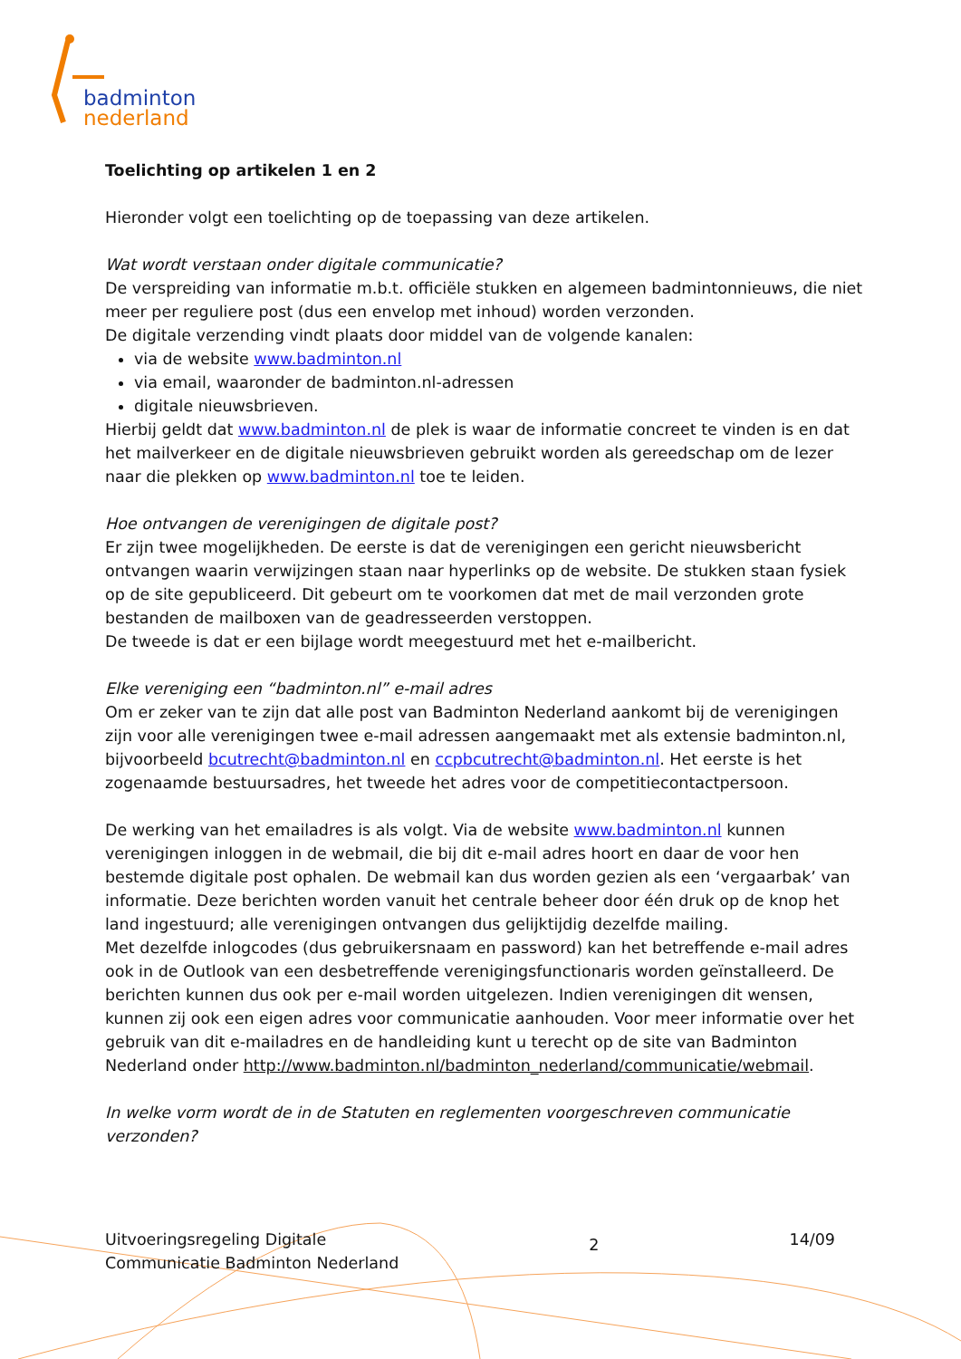badminton
nederland
Toelichting op artikelen 1 en 2
Hieronder volgt een toelichting op de toepassing van deze artikelen.
Wat wordt verstaan onder digitale communicatie?
De verspreiding van informatie m.b.t. officiële stukken en algemeen badmintonnieuws, die niet meer per reguliere post (dus een envelop met inhoud) worden verzonden.
De digitale verzending vindt plaats door middel van de volgende kanalen:
via de website www.badminton.nl
via email, waaronder de badminton.nl-adressen
digitale nieuwsbrieven.
Hierbij geldt dat www.badminton.nl de plek is waar de informatie concreet te vinden is en dat het mailverkeer en de digitale nieuwsbrieven gebruikt worden als gereedschap om de lezer naar die plekken op www.badminton.nl toe te leiden.
Hoe ontvangen de verenigingen de digitale post?
Er zijn twee mogelijkheden. De eerste is dat de verenigingen een gericht nieuwsbericht ontvangen waarin verwijzingen staan naar hyperlinks op de website. De stukken staan fysiek op de site gepubliceerd. Dit gebeurt om te voorkomen dat met de mail verzonden grote bestanden de mailboxen van de geadresseerden verstoppen.
De tweede is dat er een bijlage wordt meegestuurd met het e-mailbericht.
Elke vereniging een “badminton.nl” e-mail adres
Om er zeker van te zijn dat alle post van Badminton Nederland aankomt bij de verenigingen zijn voor alle verenigingen twee e-mail adressen aangemaakt met als extensie badminton.nl, bijvoorbeeld bcutrecht@badminton.nl en ccpbcutrecht@badminton.nl. Het eerste is het zogenaamde bestuursadres, het tweede het adres voor de competitiecontactpersoon.
De werking van het emailadres is als volgt. Via de website www.badminton.nl kunnen verenigingen inloggen in de webmail, die bij dit e-mail adres hoort en daar de voor hen bestemde digitale post ophalen. De webmail kan dus worden gezien als een ‘vergaarbak’ van informatie. Deze berichten worden vanuit het centrale beheer door één druk op de knop het land ingestuurd; alle verenigingen ontvangen dus gelijktijdig dezelfde mailing.
Met dezelfde inlogcodes (dus gebruikersnaam en password) kan het betreffende e-mail adres ook in de Outlook van een desbetreffende verenigingsfunctionaris worden geïnstalleerd. De berichten kunnen dus ook per e-mail worden uitgelezen. Indien verenigingen dit wensen, kunnen zij ook een eigen adres voor communicatie aanhouden. Voor meer informatie over het gebruik van dit e-mailadres en de handleiding kunt u terecht op de site van Badminton Nederland onder http://www.badminton.nl/badminton_nederland/communicatie/webmail.
In welke vorm wordt de in de Statuten en reglementen voorgeschreven communicatie verzonden?
Uitvoeringsregeling Digitale
Communicatie Badminton Nederland
2
14/09